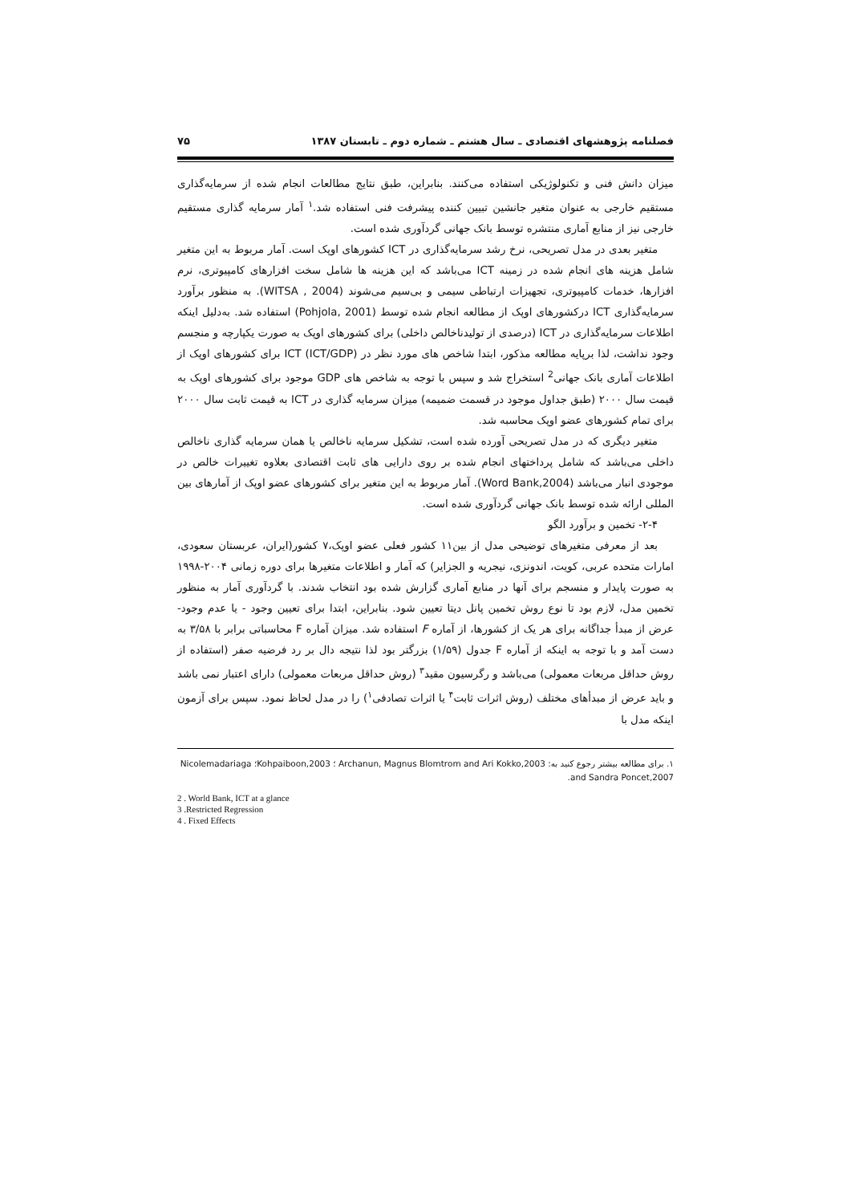فصلنامه پژوهشهای اقتصادی ـ سال هشتم ـ شماره دوم ـ تابستان ۱۳۸۷ ۷۵
میزان دانش فنی و تکنولوژیکی استفاده می‌کنند. بنابراین، طبق نتایج مطالعات انجام شده از سرمایه‌گذاری مستقیم خارجی به عنوان متغیر جانشین تبیین کننده پیشرفت فنی استفاده شد.<sup>۱</sup> آمار سرمایه گذاری مستقیم خارجی نیز از منابع آماری منتشره توسط بانک جهانی گردآوری شده است.
متغیر بعدی در مدل تصریحی، نرخ رشد سرمایه‌گذاری در ICT کشورهای اوپک است. آمار مربوط به این متغیر شامل هزینه های انجام شده در زمینه ICT می‌باشد که این هزینه ها شامل سخت افزارهای کامپیوتری، نرم افزارها، خدمات کامپیوتری، تجهیزات ارتباطی سیمی و بی‌سیم می‌شوند (WITSA , 2004). به منظور برآورد سرمایه‌گذاری ICT درکشورهای اوپک از مطالعه انجام شده توسط (Pohjola, 2001) استفاده شد. به‌دلیل اینکه اطلاعات سرمایه‌گذاری در ICT (درصدی از تولیدناخالص داخلی) برای کشورهای اوپک به صورت یکپارچه و منجسم وجود نداشت، لذا برپایه مطالعه مذکور، ابتدا شاخص های مورد نظر در ICT (ICT/GDP) برای کشورهای اوپک از اطلاعات آماری بانک جهانی<sup>2</sup> استخراج شد و سپس با توجه به شاخص های GDP موجود برای کشورهای اوپک به قیمت سال ۲۰۰۰ (طبق جداول موجود در قسمت ضمیمه) میزان سرمایه گذاری در ICT به قیمت ثابت سال ۲۰۰۰ برای تمام کشورهای عضو اوپک محاسبه شد.
متغیر دیگری که در مدل تصریحی آورده شده است، تشکیل سرمایه ناخالص یا همان سرمایه گذاری ناخالص داخلی می‌باشد که شامل پرداختهای انجام شده بر روی دارایی های ثابت اقتصادی بعلاوه تغییرات خالص در موجودی انبار می‌باشد (Word Bank,2004). آمار مربوط به این متغیر برای کشورهای عضو اوپک از آمارهای بین المللی ارائه شده توسط بانک جهانی گردآوری شده است.
۲-۴- تخمین و برآورد الگو
بعد از معرفی متغیرهای توضیحی مدل از بین۱۱ کشور فعلی عضو اوپک،۷ کشور(ایران، عربستان سعودی، امارات متحده عربی، کویت، اندونزی، نیجریه و الجزایر) که آمار و اطلاعات متغیرها برای دوره زمانی ۲۰۰۴-۱۹۹۸ به صورت پایدار و منسجم برای آنها در منابع آماری گزارش شده بود انتخاب شدند. با گردآوری آمار به منظور تخمین مدل، لازم بود تا نوع روش تخمین پانل دیتا تعیین شود. بنابراین، ابتدا برای تعیین وجود - یا عدم وجود- عرض از مبدأ جداگانه برای هر یک از کشورها، از آماره F استفاده شد. میزان آماره F محاسباتی برابر با ۳/۵۸ به دست آمد و با توجه به اینکه از آماره F جدول (۱/۵۹) بزرگتر بود لذا نتیجه دال بر رد فرضیه صفر (استفاده از روش حداقل مربعات معمولی) می‌باشد و رگرسیون مقید<sup>۳</sup> (روش حداقل مربعات معمولی) دارای اعتبار نمی باشد و باید عرض از مبدأهای مختلف (روش اثرات ثابت<sup>۴</sup> یا اثرات تصادفی<sup>۱</sup>) را در مدل لحاظ نمود. سپس برای آزمون اینکه مدل با
۱. برای مطالعه بیشتر رجوع کنید به: Archanun, Magnus Blomtrom and Ari Kokko,2003 ؛ Kohpaiboon,2003؛ Nicolemadariaga and Sandra Poncet,2007.
2 . World Bank, ICT at a glance
3 .Restricted Regression
4 . Fixed Effects